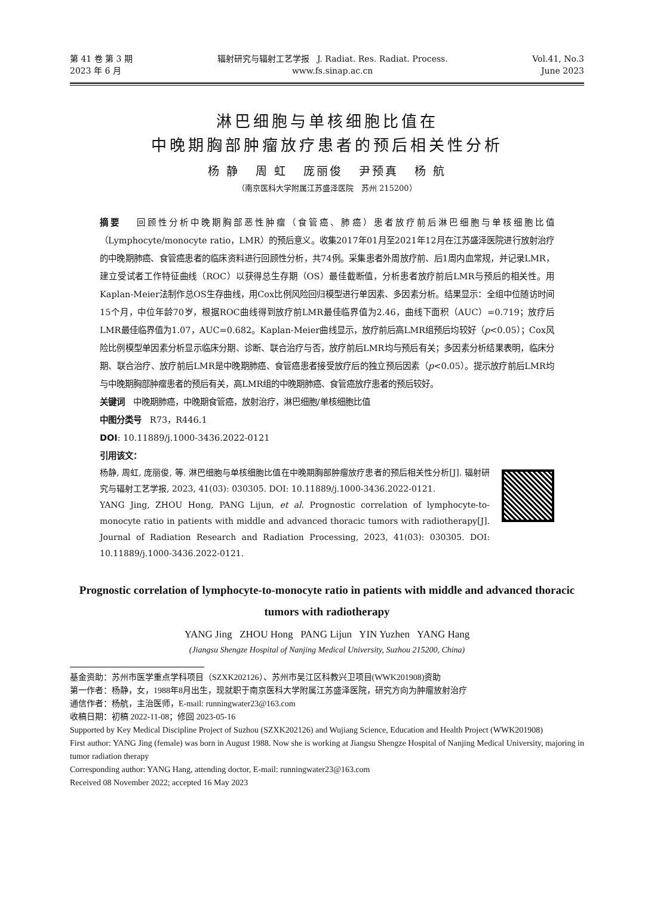第 41 卷 第 3 期
2023 年 6 月
辐射研究与辐射工艺学报 J. Radiat. Res. Radiat. Process.
www.fs.sinap.ac.cn
Vol.41, No.3
June 2023
淋巴细胞与单核细胞比值在
中晚期胸部肿瘤放疗患者的预后相关性分析
杨 静 周 虹 庞丽俊 尹预真 杨 航
（南京医科大学附属江苏盛泽医院 苏州 215200）
摘要 回顾性分析中晚期胸部恶性肿瘤（食管癌、肺癌）患者放疗前后淋巴细胞与单核细胞比值（Lymphocyte/monocyte ratio，LMR）的预后意义。收集2017年01月至2021年12月在江苏盛泽医院进行放射治疗的中晚期肺癌、食管癌患者的临床资料进行回顾性分析，共74例。采集患者外周放疗前、后1周内血常规，并记录LMR，建立受试者工作特征曲线（ROC）以获得总生存期（OS）最佳截断值，分析患者放疗前后LMR与预后的相关性。用Kaplan-Meier法制作总OS生存曲线，用Cox比例风险回归模型进行单因素、多因素分析。结果显示：全组中位随访时间15个月，中位年龄70岁，根据ROC曲线得到放疗前LMR最佳临界值为2.46，曲线下面积（AUC）=0.719；放疗后LMR最佳临界值为1.07，AUC=0.682。Kaplan-Meier曲线显示，放疗前后高LMR组预后均较好（p<0.05）；Cox风险比例模型单因素分析显示临床分期、诊断、联合治疗与否，放疗前后LMR均与预后有关；多因素分析结果表明，临床分期、联合治疗、放疗前后LMR是中晚期肺癌、食管癌患者接受放疗后的独立预后因素（p<0.05）。提示放疗前后LMR均与中晚期胸部肿瘤患者的预后有关，高LMR组的中晚期肺癌、食管癌放疗患者的预后较好。
关键词 中晚期肺癌，中晚期食管癌，放射治疗，淋巴细胞/单核细胞比值
中图分类号 R73，R446.1
DOI: 10.11889/j.1000-3436.2022-0121
引用该文：
杨静, 周虹, 庞丽俊, 等. 淋巴细胞与单核细胞比值在中晚期胸部肿瘤放疗患者的预后相关性分析[J]. 辐射研究与辐射工艺学报, 2023, 41(03): 030305. DOI: 10.11889/j.1000-3436.2022-0121.
YANG Jing, ZHOU Hong, PANG Lijun, et al. Prognostic correlation of lymphocyte-to-monocyte ratio in patients with middle and advanced thoracic tumors with radiotherapy[J]. Journal of Radiation Research and Radiation Processing, 2023, 41(03): 030305. DOI: 10.11889/j.1000-3436.2022-0121.
Prognostic correlation of lymphocyte-to-monocyte ratio in patients with middle and advanced thoracic tumors with radiotherapy
YANG Jing ZHOU Hong PANG Lijun YIN Yuzhen YANG Hang
(Jiangsu Shengze Hospital of Nanjing Medical University, Suzhou 215200, China)
基金资助：苏州市医学重点学科项目（SZXK202126）、苏州市吴江区科教兴卫项目(WWK201908)资助
第一作者：杨静，女，1988年8月出生，现就职于南京医科大学附属江苏盛泽医院，研究方向为肿瘤放射治疗
通信作者：杨航，主治医师，E-mail: runningwater23@163.com
收稿日期：初稿 2022-11-08；修回 2023-05-16
Supported by Key Medical Discipline Project of Suzhou (SZXK202126) and Wujiang Science, Education and Health Project (WWK201908)
First author: YANG Jing (female) was born in August 1988. Now she is working at Jiangsu Shengze Hospital of Nanjing Medical University, majoring in tumor radiation therapy
Corresponding author: YANG Hang, attending doctor, E-mail: runningwater23@163.com
Received 08 November 2022; accepted 16 May 2023